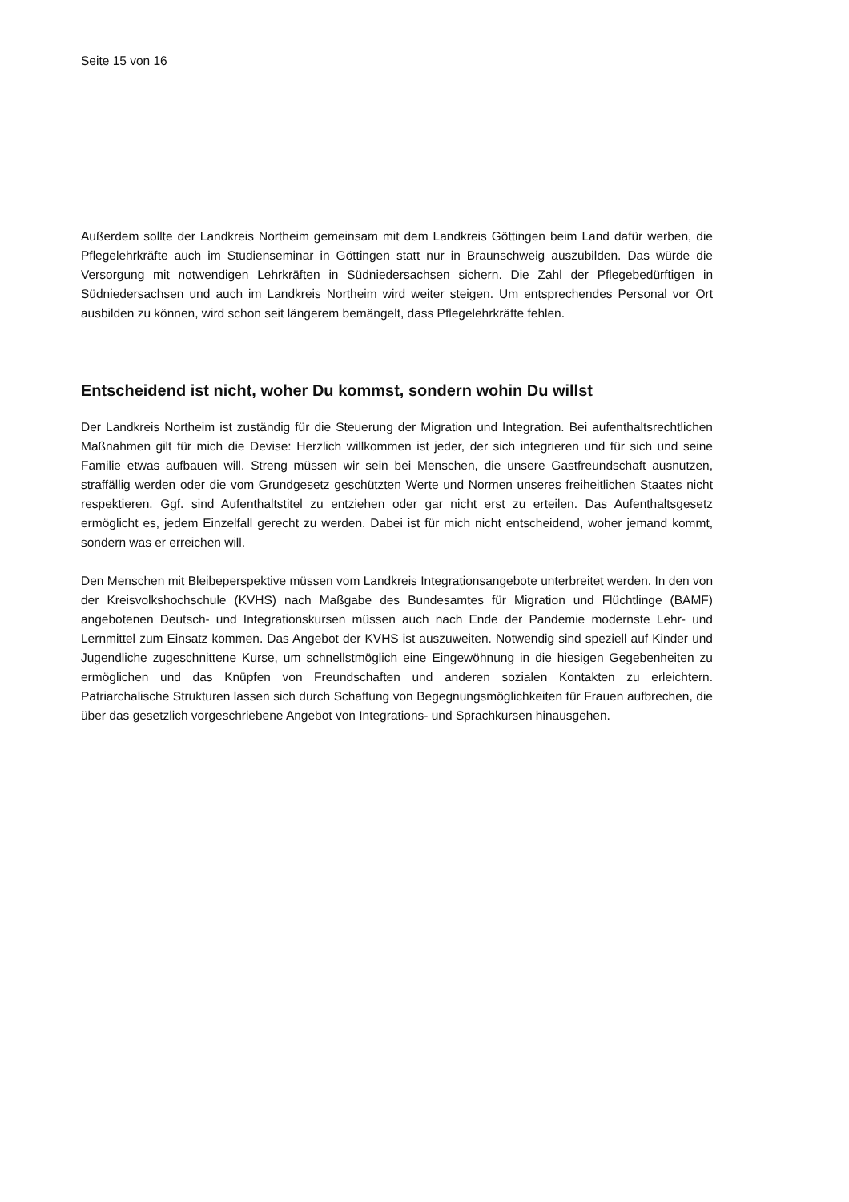Seite 15 von 16
Außerdem sollte der Landkreis Northeim gemeinsam mit dem Landkreis Göttingen beim Land dafür werben, die Pflegelehrkräfte auch im Studienseminar in Göttingen statt nur in Braunschweig auszubilden. Das würde die Versorgung mit notwendigen Lehrkräften in Südniedersachsen sichern. Die Zahl der Pflegebedürftigen in Südniedersachsen und auch im Landkreis Northeim wird weiter steigen. Um entsprechendes Personal vor Ort ausbilden zu können, wird schon seit längerem bemängelt, dass Pflegelehrkräfte fehlen.
Entscheidend ist nicht, woher Du kommst, sondern wohin Du willst
Der Landkreis Northeim ist zuständig für die Steuerung der Migration und Integration. Bei aufenthaltsrechtlichen Maßnahmen gilt für mich die Devise: Herzlich willkommen ist jeder, der sich integrieren und für sich und seine Familie etwas aufbauen will. Streng müssen wir sein bei Menschen, die unsere Gastfreundschaft ausnutzen, straffällig werden oder die vom Grundgesetz geschützten Werte und Normen unseres freiheitlichen Staates nicht respektieren. Ggf. sind Aufenthaltstitel zu entziehen oder gar nicht erst zu erteilen. Das Aufenthaltsgesetz ermöglicht es, jedem Einzelfall gerecht zu werden. Dabei ist für mich nicht entscheidend, woher jemand kommt, sondern was er erreichen will.
Den Menschen mit Bleibeperspektive müssen vom Landkreis Integrationsangebote unterbreitet werden. In den von der Kreisvolkshochschule (KVHS) nach Maßgabe des Bundesamtes für Migration und Flüchtlinge (BAMF) angebotenen Deutsch- und Integrationskursen müssen auch nach Ende der Pandemie modernste Lehr- und Lernmittel zum Einsatz kommen. Das Angebot der KVHS ist auszuweiten. Notwendig sind speziell auf Kinder und Jugendliche zugeschnittene Kurse, um schnellstmöglich eine Eingewöhnung in die hiesigen Gegebenheiten zu ermöglichen und das Knüpfen von Freundschaften und anderen sozialen Kontakten zu erleichtern. Patriarchalische Strukturen lassen sich durch Schaffung von Begegnungsmöglichkeiten für Frauen aufbrechen, die über das gesetzlich vorgeschriebene Angebot von Integrations- und Sprachkursen hinausgehen.